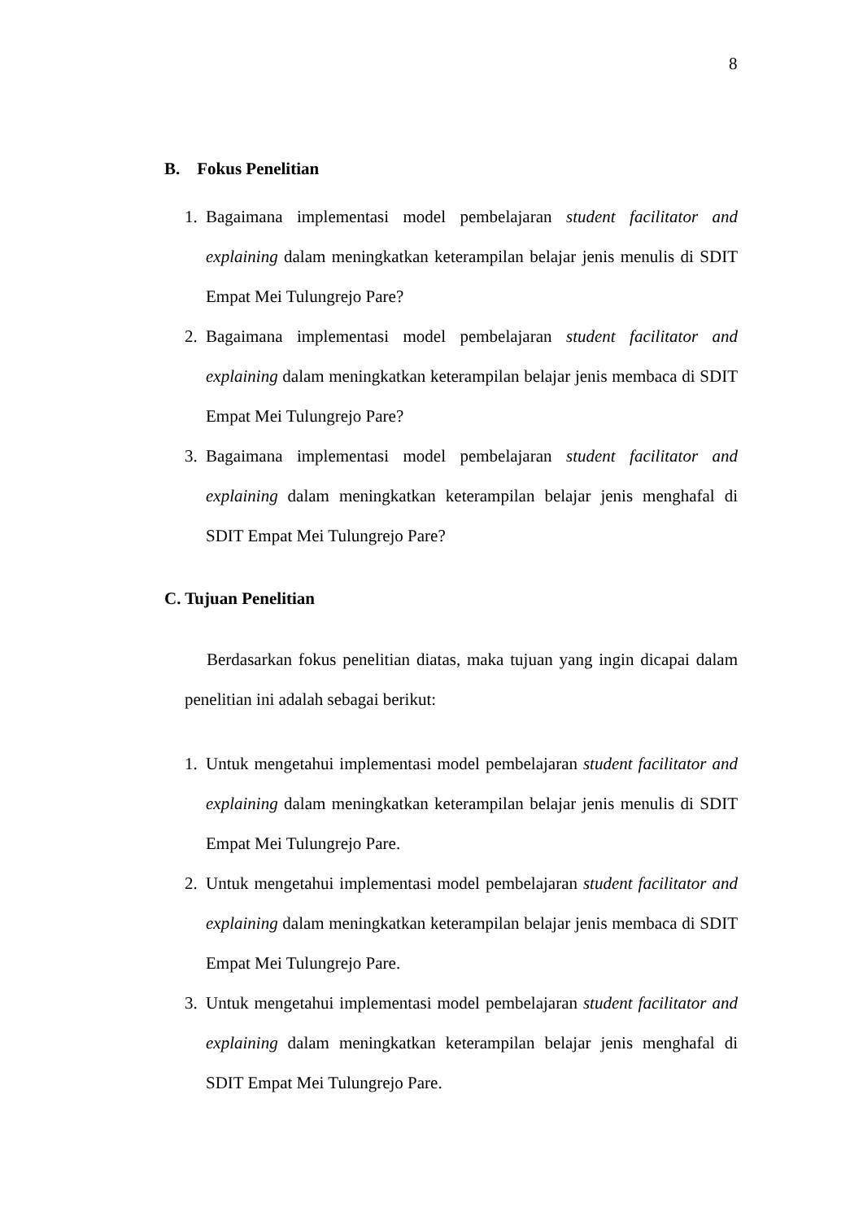8
B. Fokus Penelitian
1. Bagaimana implementasi model pembelajaran student facilitator and explaining dalam meningkatkan keterampilan belajar jenis menulis di SDIT Empat Mei Tulungrejo Pare?
2. Bagaimana implementasi model pembelajaran student facilitator and explaining dalam meningkatkan keterampilan belajar jenis membaca di SDIT Empat Mei Tulungrejo Pare?
3. Bagaimana implementasi model pembelajaran student facilitator and explaining dalam meningkatkan keterampilan belajar jenis menghafal di SDIT Empat Mei Tulungrejo Pare?
C. Tujuan Penelitian
Berdasarkan fokus penelitian diatas, maka tujuan yang ingin dicapai dalam penelitian ini adalah sebagai berikut:
1. Untuk mengetahui implementasi model pembelajaran student facilitator and explaining dalam meningkatkan keterampilan belajar jenis menulis di SDIT Empat Mei Tulungrejo Pare.
2. Untuk mengetahui implementasi model pembelajaran student facilitator and explaining dalam meningkatkan keterampilan belajar jenis membaca di SDIT Empat Mei Tulungrejo Pare.
3. Untuk mengetahui implementasi model pembelajaran student facilitator and explaining dalam meningkatkan keterampilan belajar jenis menghafal di SDIT Empat Mei Tulungrejo Pare.